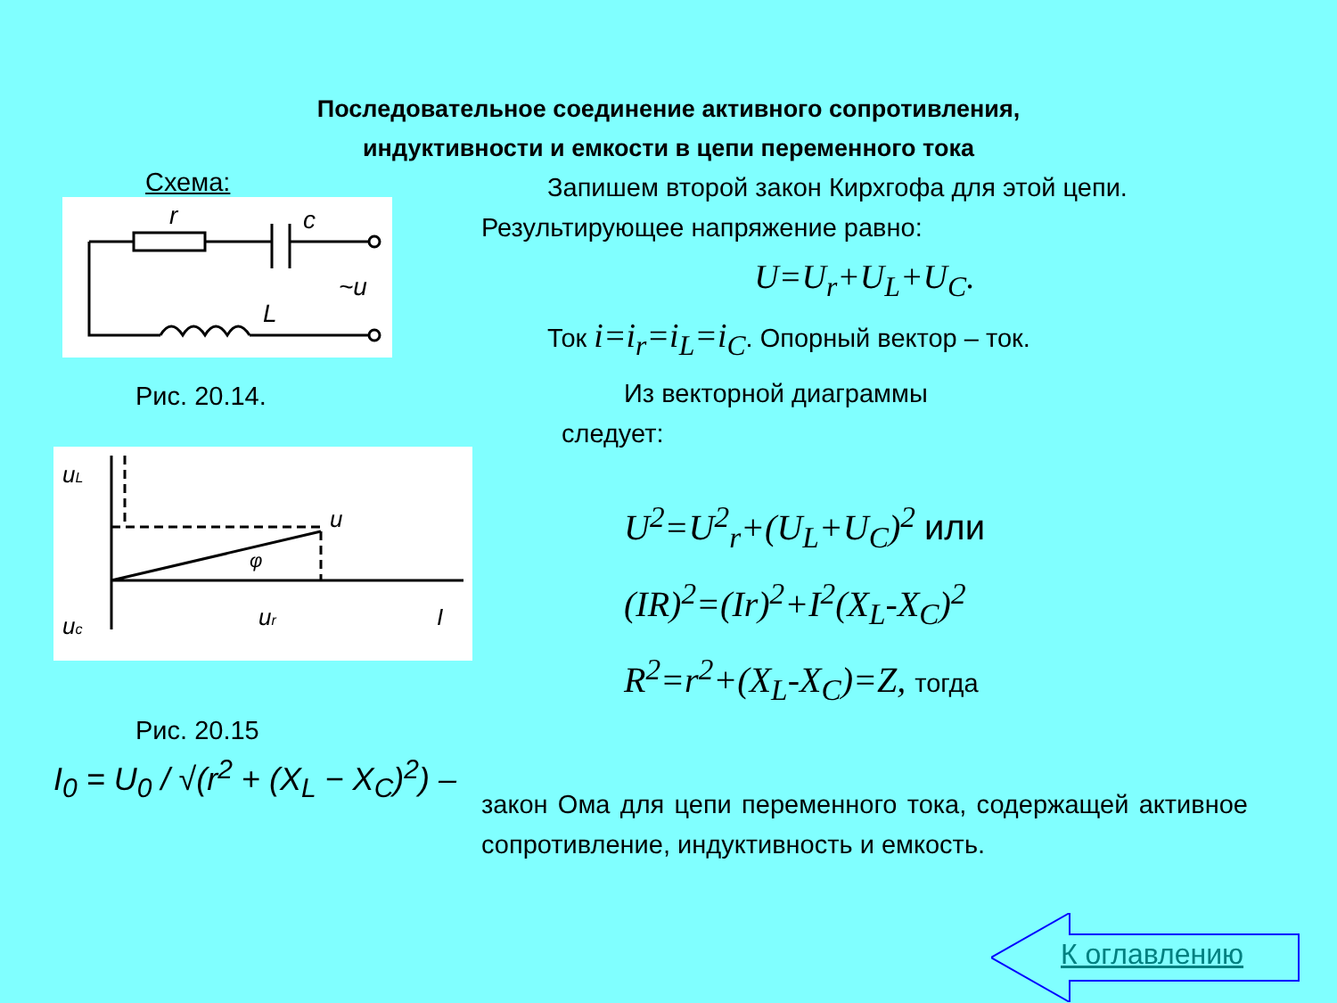Последовательное соединение активного сопротивления,
индуктивности и емкости в цепи переменного тока
Схема:
r
c
L
~u
Рис. 20.14.
uL
u
φ
uc
ur
I
Рис. 20.15
I<sub>0</sub> = U<sub>0</sub> / √(r<sup>2</sup> + (X<sub>L</sub> − X<sub>C</sub>)<sup>2</sup>) –
Запишем второй закон Кирхгофа для этой цепи. Результирующее напряжение равно:
U=U<sub>r</sub>+U<sub>L</sub>+U<sub>C</sub>.
Ток i=i<sub>r</sub>=i<sub>L</sub>=i<sub>C</sub>. Опорный вектор – ток.
Из векторной диаграммы
следует:
U<sup>2</sup>=U<sup>2</sup><sub>r</sub>+(U<sub>L</sub>+U<sub>C</sub>)<sup>2</sup> или
(IR)<sup>2</sup>=(Ir)<sup>2</sup>+I<sup>2</sup>(X<sub>L</sub>-X<sub>C</sub>)<sup>2</sup>
R<sup>2</sup>=r<sup>2</sup>+(X<sub>L</sub>-X<sub>C</sub>)=Z, тогда
закон Ома для цепи переменного тока, содержащей активное сопротивление, индуктивность и емкость.
К оглавлению